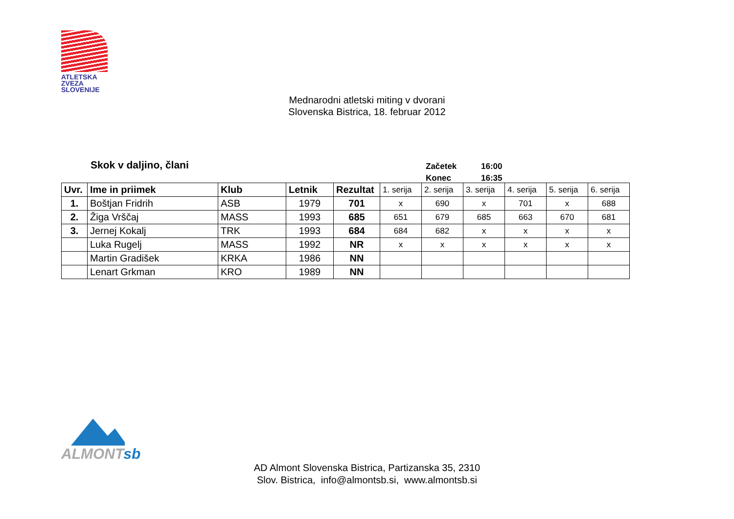ATLETSKA
ZVEZA
SLOVENIJE
Mednarodni atletski miting v dvorani
Slovenska Bistrica, 18. februar 2012
Skok v daljino, člani
| Začetek | 16:00 |
| Konec | 16:35 |
| Uvr. | Ime in priimek | Klub | Letnik | Rezultat | 1. serija | 2. serija | 3. serija | 4. serija | 5. serija | 6. serija |
| --- | --- | --- | --- | --- | --- | --- | --- | --- | --- | --- |
| 1. | Boštjan Fridrih | ASB | 1979 | 701 | x | 690 | x | 701 | x | 688 |
| 2. | Žiga Vrščaj | MASS | 1993 | 685 | 651 | 679 | 685 | 663 | 670 | 681 |
| 3. | Jernej Kokalj | TRK | 1993 | 684 | 684 | 682 | x | x | x | x |
| | Luka Rugelj | MASS | 1992 | NR | x | x | x | x | x | x |
| | Martin Gradišek | KRKA | 1986 | NN | | | | | | |
| | Lenart Grkman | KRO | 1989 | NN | | | | | | |
ALMONTsb
AD Almont Slovenska Bistrica, Partizanska 35, 2310
Slov. Bistrica, info@almontsb.si, www.almontsb.si